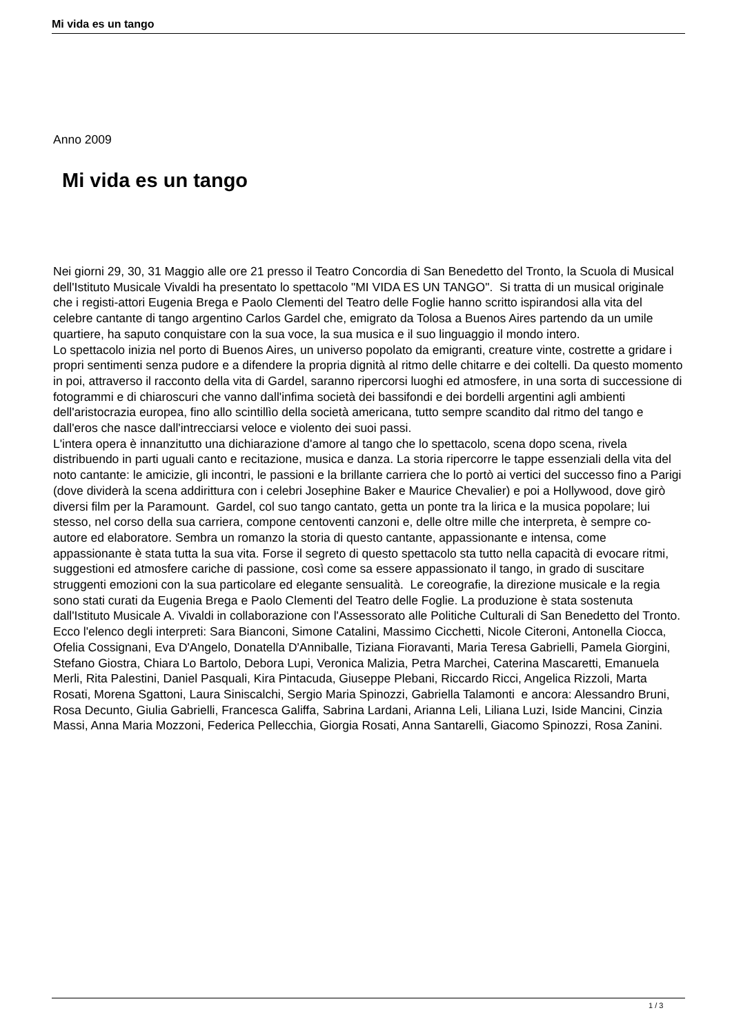Mi vida es un tango
Anno 2009
Mi vida es un tango
Nei giorni 29, 30, 31 Maggio alle ore 21 presso il Teatro Concordia di San Benedetto del Tronto, la Scuola di Musical dell'Istituto Musicale Vivaldi ha presentato lo spettacolo "MI VIDA ES UN TANGO". Si tratta di un musical originale che i registi-attori Eugenia Brega e Paolo Clementi del Teatro delle Foglie hanno scritto ispirandosi alla vita del celebre cantante di tango argentino Carlos Gardel che, emigrato da Tolosa a Buenos Aires partendo da un umile quartiere, ha saputo conquistare con la sua voce, la sua musica e il suo linguaggio il mondo intero.
Lo spettacolo inizia nel porto di Buenos Aires, un universo popolato da emigranti, creature vinte, costrette a gridare i propri sentimenti senza pudore e a difendere la propria dignità al ritmo delle chitarre e dei coltelli. Da questo momento in poi, attraverso il racconto della vita di Gardel, saranno ripercorsi luoghi ed atmosfere, in una sorta di successione di fotogrammi e di chiaroscuri che vanno dall'infima società dei bassifondi e dei bordelli argentini agli ambienti dell'aristocrazia europea, fino allo scintillìo della società americana, tutto sempre scandito dal ritmo del tango e dall'eros che nasce dall'intrecciarsi veloce e violento dei suoi passi.
L'intera opera è innanzitutto una dichiarazione d'amore al tango che lo spettacolo, scena dopo scena, rivela distribuendo in parti uguali canto e recitazione, musica e danza. La storia ripercorre le tappe essenziali della vita del noto cantante: le amicizie, gli incontri, le passioni e la brillante carriera che lo portò ai vertici del successo fino a Parigi (dove dividerà la scena addirittura con i celebri Josephine Baker e Maurice Chevalier) e poi a Hollywood, dove girò diversi film per la Paramount. Gardel, col suo tango cantato, getta un ponte tra la lirica e la musica popolare; lui stesso, nel corso della sua carriera, compone centoventi canzoni e, delle oltre mille che interpreta, è sempre co-autore ed elaboratore. Sembra un romanzo la storia di questo cantante, appassionante e intensa, come appassionante è stata tutta la sua vita. Forse il segreto di questo spettacolo sta tutto nella capacità di evocare ritmi, suggestioni ed atmosfere cariche di passione, così come sa essere appassionato il tango, in grado di suscitare struggenti emozioni con la sua particolare ed elegante sensualità. Le coreografie, la direzione musicale e la regia sono stati curati da Eugenia Brega e Paolo Clementi del Teatro delle Foglie. La produzione è stata sostenuta dall'Istituto Musicale A. Vivaldi in collaborazione con l'Assessorato alle Politiche Culturali di San Benedetto del Tronto. Ecco l'elenco degli interpreti: Sara Bianconi, Simone Catalini, Massimo Cicchetti, Nicole Citeroni, Antonella Ciocca, Ofelia Cossignani, Eva D'Angelo, Donatella D'Anniballe, Tiziana Fioravanti, Maria Teresa Gabrielli, Pamela Giorgini, Stefano Giostra, Chiara Lo Bartolo, Debora Lupi, Veronica Malizia, Petra Marchei, Caterina Mascaretti, Emanuela Merli, Rita Palestini, Daniel Pasquali, Kira Pintacuda, Giuseppe Plebani, Riccardo Ricci, Angelica Rizzoli, Marta Rosati, Morena Sgattoni, Laura Siniscalchi, Sergio Maria Spinozzi, Gabriella Talamonti e ancora: Alessandro Bruni, Rosa Decunto, Giulia Gabrielli, Francesca Galiffa, Sabrina Lardani, Arianna Leli, Liliana Luzi, Iside Mancini, Cinzia Massi, Anna Maria Mozzoni, Federica Pellecchia, Giorgia Rosati, Anna Santarelli, Giacomo Spinozzi, Rosa Zanini.
1 / 3